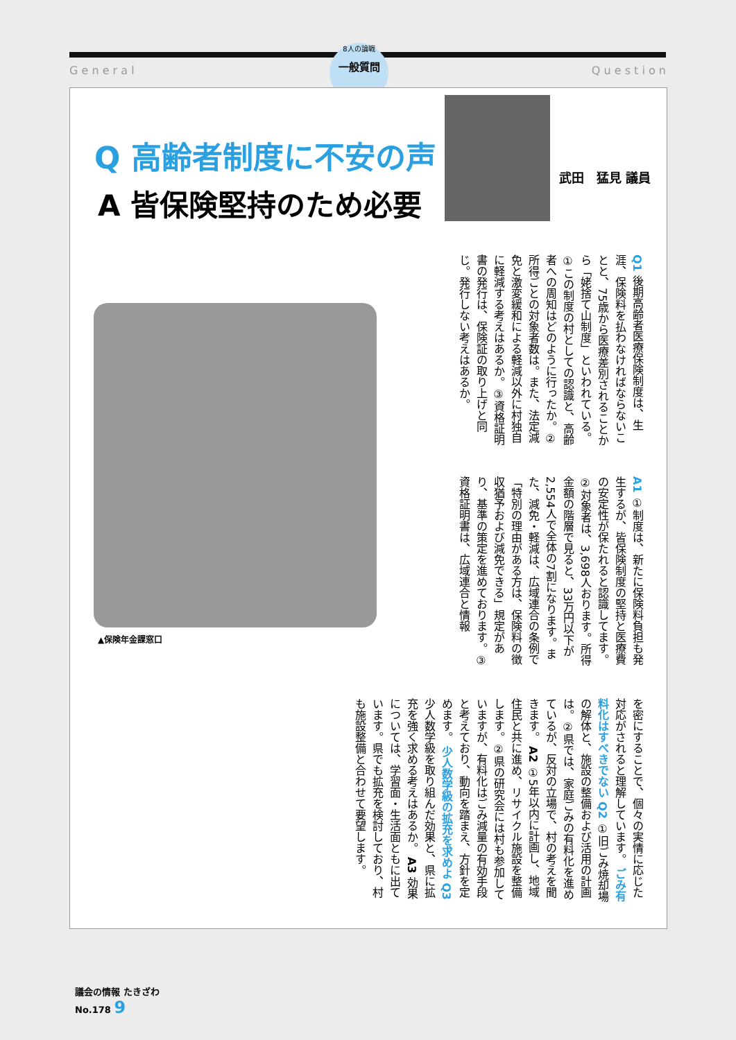G e n e r a l Q u e s t i o n
8人の論戦
一般質問
Q 高齢者制度に不安の声
A 皆保険堅持のため必要
武田　猛見 議員
Q1 後期高齢者医療保険制度は、生涯、保険料を払わなければならないことと、75歳から医療差別されることから「姥捨て山制度」といわれている。①この制度の村としての認識と、高齢者への周知はどのように行ったか。②所得ごとの対象者数は。また、法定減免と激変緩和による軽減以外に村独自に軽減する考えはあるか。③資格証明書の発行は、保険証の取り上げと同じ。発行しない考えはあるか。
A1 ①制度は、新たに保険料負担も発生するが、皆保険制度の堅持と医療費の安定性が保たれると認識してます。②対象者は、3,698人おります。所得金額の階層で見ると、33万円以下が2,554人で全体の7割になります。また、減免・軽減は、広域連合の条例で「特別の理由がある方は、保険料の徴収猶予および減免できる」規定があり、基準の策定を進めております。③資格証明書は、広域連合と情報
▲保険年金課窓口
を密にすることで、個々の実情に応じた対応がされると理解しています。 ごみ有料化はすべきでない Q2 ①旧ごみ焼却場の解体と、施設の整備および活用の計画は。②県では、家庭ごみの有料化を進めているが、反対の立場で、村の考えを聞きます。 A2 ①5年以内に計画し、地域住民と共に進め、リサイクル施設を整備します。②県の研究会には村も参加していますが、有料化はごみ減量の有効手段と考えており、動向を踏まえ、方針を定めます。 少人数学級の拡充を求めよ Q3 少人数学級を取り組んだ効果と、県に拡充を強く求める考えはあるか。 A3 効果については、学習面・生活面ともに出ています。県でも拡充を検討しており、村も施設整備と合わせて要望します。
議会の情報 たきざわ
No.178 9